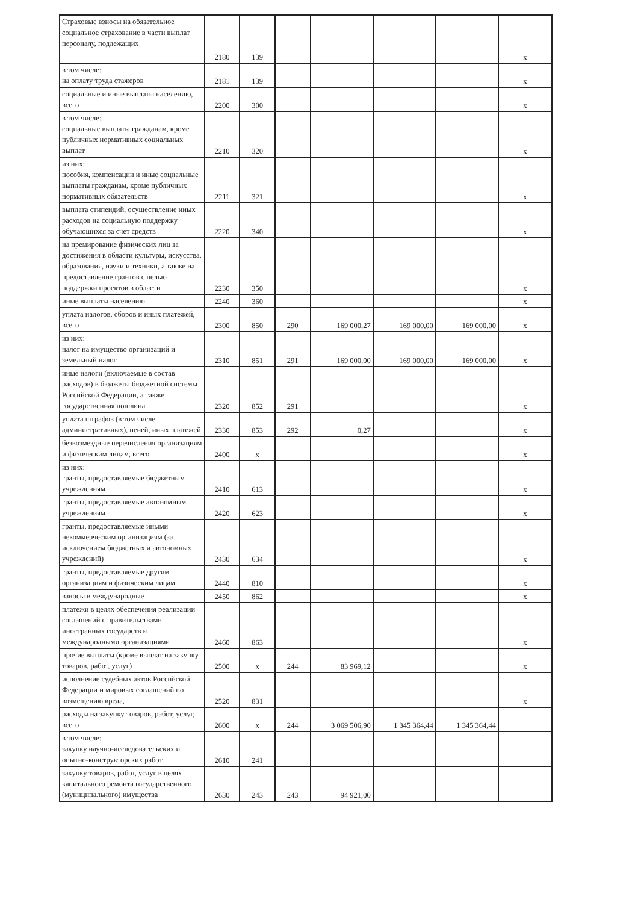| Страховые взносы на обязательное социальное страхование в части выплат персоналу, подлежащих | 2180 | 139 | | | | | x |
| в том числе: на оплату труда стажеров | 2181 | 139 | | | | | x |
| социальные и иные выплаты населению, всего | 2200 | 300 | | | | | x |
| в том числе: социальные выплаты гражданам, кроме публичных нормативных социальных выплат | 2210 | 320 | | | | | x |
| из них: пособия, компенсации и иные социальные выплаты гражданам, кроме публичных нормативных обязательств | 2211 | 321 | | | | | x |
| выплата стипендий, осуществление иных расходов на социальную поддержку обучающихся за счет средств | 2220 | 340 | | | | | x |
| на премирование физических лиц за достижения в области культуры, искусства, образования, науки и техники, а также на предоставление грантов с целью поддержки проектов в области | 2230 | 350 | | | | | x |
| иные выплаты населению | 2240 | 360 | | | | | x |
| уплата налогов, сборов и иных платежей, всего | 2300 | 850 | 290 | 169 000,27 | 169 000,00 | 169 000,00 | x |
| из них: налог на имущество организаций и земельный налог | 2310 | 851 | 291 | 169 000,00 | 169 000,00 | 169 000,00 | x |
| иные налоги (включаемые в состав расходов) в бюджеты бюджетной системы Российской Федерации, а также государственная пошлина | 2320 | 852 | 291 | | | | x |
| уплата штрафов (в том числе административных), пеней, иных платежей | 2330 | 853 | 292 | 0,27 | | | x |
| безвозмездные перечисления организациям и физическим лицам, всего | 2400 | x | | | | | x |
| из них: гранты, предоставляемые бюджетным учреждениям | 2410 | 613 | | | | | x |
| гранты, предоставляемые автономным учреждениям | 2420 | 623 | | | | | x |
| гранты, предоставляемые иными некоммерческим организациям (за исключением бюджетных и автономных учреждений) | 2430 | 634 | | | | | x |
| гранты, предоставляемые другим организациям и физическим лицам | 2440 | 810 | | | | | x |
| взносы в международные | 2450 | 862 | | | | | x |
| платежи в целях обеспечения реализации соглашений с правительствами иностранных государств и международными организациями | 2460 | 863 | | | | | x |
| прочие выплаты (кроме выплат на закупку товаров, работ, услуг) | 2500 | x | 244 | 83 969,12 | | | x |
| исполнение судебных актов Российской Федерации и мировых соглашений по возмещению вреда, | 2520 | 831 | | | | | x |
| расходы на закупку товаров, работ, услуг, всего | 2600 | x | 244 | 3 069 506,90 | 1 345 364,44 | 1 345 364,44 | |
| в том числе: закупку научно-исследовательских и опытно-конструкторских работ | 2610 | 241 | | | | | |
| закупку товаров, работ, услуг в целях капитального ремонта государственного (муниципального) имущества | 2630 | 243 | 243 | 94 921,00 | | | |